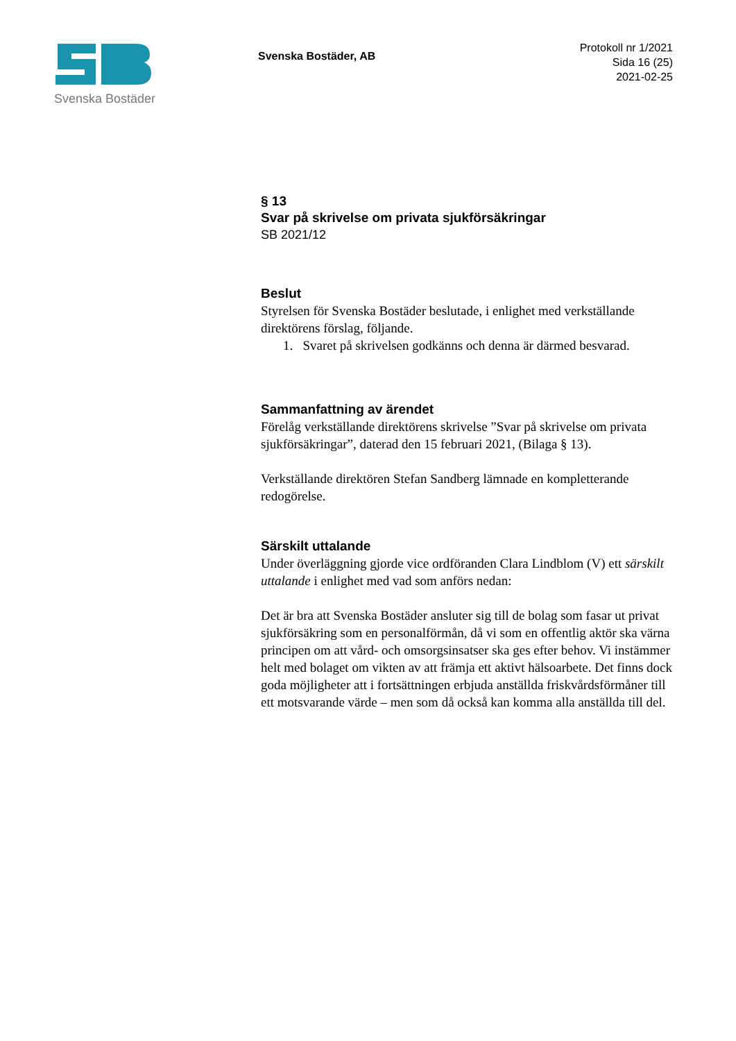Svenska Bostäder
Svenska Bostäder, AB
Protokoll nr 1/2021
Sida 16 (25)
2021-02-25
§ 13
Svar på skrivelse om privata sjukförsäkringar
SB 2021/12
Beslut
Styrelsen för Svenska Bostäder beslutade, i enlighet med verkställande direktörens förslag, följande.
1. Svaret på skrivelsen godkänns och denna är därmed besvarad.
Sammanfattning av ärendet
Förelåg verkställande direktörens skrivelse ”Svar på skrivelse om privata sjukförsäkringar”, daterad den 15 februari 2021, (Bilaga § 13).
Verkställande direktören Stefan Sandberg lämnade en kompletterande redogörelse.
Särskilt uttalande
Under överläggning gjorde vice ordföranden Clara Lindblom (V) ett särskilt uttalande i enlighet med vad som anförs nedan:
Det är bra att Svenska Bostäder ansluter sig till de bolag som fasar ut privat sjukförsäkring som en personalförmån, då vi som en offentlig aktör ska värna principen om att vård- och omsorgsinsatser ska ges efter behov. Vi instämmer helt med bolaget om vikten av att främja ett aktivt hälsoarbete. Det finns dock goda möjligheter att i fortsättningen erbjuda anställda friskvårdsförmåner till ett motsvarande värde – men som då också kan komma alla anställda till del.